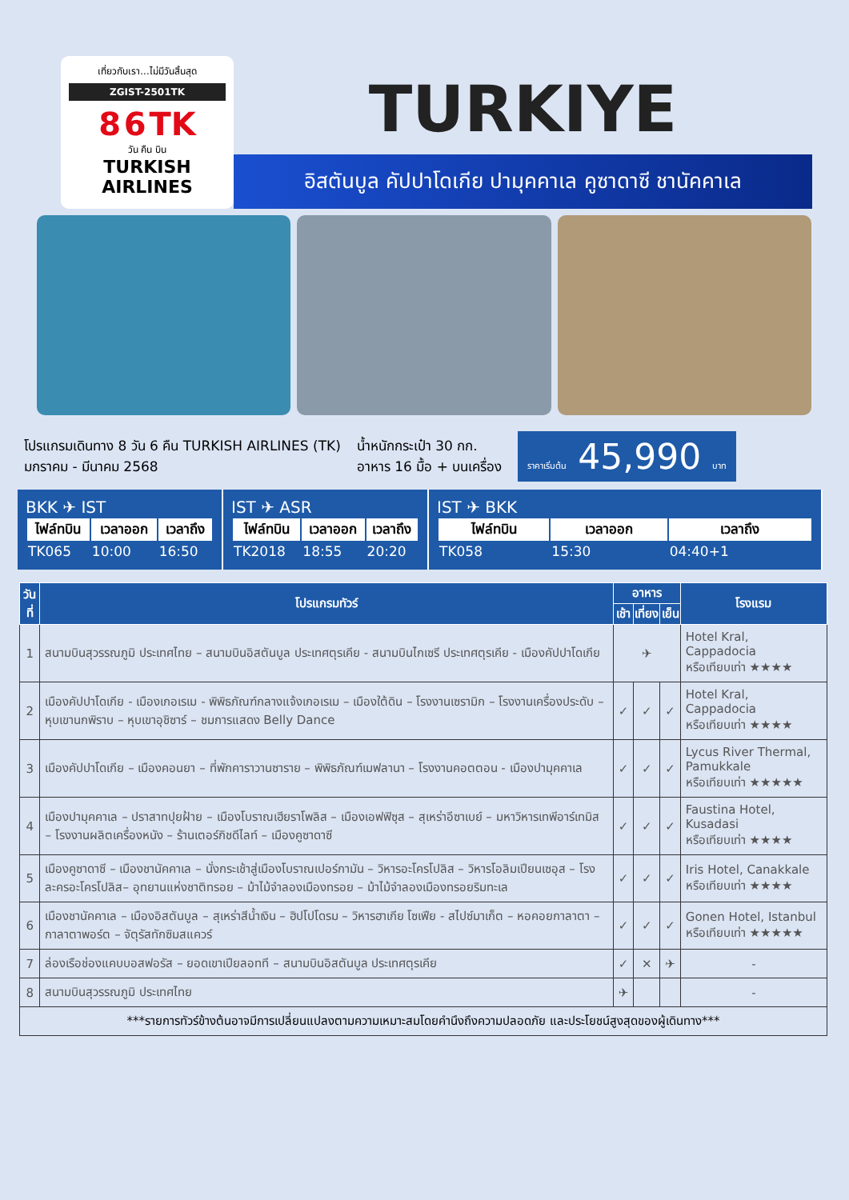เที่ยวกับเรา...ไม่มีวันสิ้นสุด
ZGIST-2501TK
8 6 TK
วัน คืน บิน
TURKISH AIRLINES
TURKIYE
อิสตันบูล คัปปาโดเกีย ปามุคคาเล คูซาดาซี ชานัคคาเล
โปรแกรมเดินทาง 8 วัน 6 คืน TURKISH AIRLINES (TK)
มกราคม - มีนาคม 2568
น้ำหนักกระเป๋า 30 กก.
อาหาร 16 มื้อ + บนเครื่อง
ราคาเริ่มต้น 45,990 บาท
BKK ✈ IST
| ไฟล์ทบิน | เวลาออก | เวลาถึง |
| --- | --- | --- |
| TK065 | 10:00 | 16:50 |
IST ✈ ASR
| ไฟล์ทบิน | เวลาออก | เวลาถึง |
| --- | --- | --- |
| TK2018 | 18:55 | 20:20 |
IST ✈ BKK
| ไฟล์ทบิน | เวลาออก | เวลาถึง |
| --- | --- | --- |
| TK058 | 15:30 | 04:40+1 |
| วันที่ | โปรแกรมทัวร์ | อาหาร | | | โรงแรม |
| --- | --- | --- | --- | --- | --- |
| | | เช้า | เที่ยง | เย็น | |
| 1 | สนามบินสุวรรณภูมิ ประเทศไทย – สนามบินอิสตันบูล ประเทศตุรเคีย - สนามบินไกเซรี ประเทศตุรเคีย - เมืองคัปปาโดเกีย | ✈ | | | Hotel Kral, Cappadocia หรือเทียบเท่า ★★★★ |
| 2 | เมืองคัปปาโดเกีย - เมืองเกอเรเม - พิพิธภัณฑ์กลางแจ้งเกอเรเม – เมืองใต้ดิน – โรงงานเซรามิก – โรงงานเครื่องประดับ – หุบเขานกพิราบ – หุบเขาอุชิซาร์ – ชมการแสดง Belly Dance | ✓ | ✓ | ✓ | Hotel Kral, Cappadocia หรือเทียบเท่า ★★★★ |
| 3 | เมืองคัปปาโดเกีย – เมืองคอนยา – ที่พักคาราวานซาราย – พิพิธภัณฑ์เมฟลานา – โรงงานคอตตอน - เมืองปามุคคาเล | ✓ | ✓ | ✓ | Lycus River Thermal, Pamukkale หรือเทียบเท่า ★★★★★ |
| 4 | เมืองปามุคคาเล – ปราสาทปุยฝ้าย – เมืองโบราณเฮียราโพลิส – เมืองเอฟฟิซุส – สุเหร่าอีซาเบย์ – มหาวิหารเทพีอาร์เทมิส – โรงงานผลิตเครื่องหนัง – ร้านเตอร์กิชดีไลท์ – เมืองคูซาดาซี | ✓ | ✓ | ✓ | Faustina Hotel, Kusadasi หรือเทียบเท่า ★★★★ |
| 5 | เมืองคูซาดาซี – เมืองชานัคคาเล – นั่งกระเช้าสู่เมืองโบราณเปอร์กามัน – วิหารอะโครโปลิส – วิหารโอลิมเปียนเซอุส – โรงละครอะโครโปลิส– อุทยานแห่งชาติทรอย – ม้าไม้จำลองเมืองทรอย – ม้าไม้จำลองเมืองทรอยริมทะเล | ✓ | ✓ | ✓ | Iris Hotel, Canakkale หรือเทียบเท่า ★★★★ |
| 6 | เมืองชานัคคาเล – เมืองอิสตันบูล – สุเหร่าสีน้ำเงิน – ฮิปโปโดรม – วิหารฮาเกีย โซเฟีย - สไปซ์มาเก็ต – หอคอยกาลาตา – กาลาตาพอร์ต – จัตุรัสทักซิมสแควร์ | ✓ | ✓ | ✓ | Gonen Hotel, Istanbul หรือเทียบเท่า ★★★★★ |
| 7 | ล่องเรือช่องแคบบอสฟอรัส – ยอดเขาเปียลอทที – สนามบินอิสตันบูล ประเทศตุรเคีย | ✓ | ✕ | ✈ | - |
| 8 | สนามบินสุวรรณภูมิ ประเทศไทย | ✈ | | | - |
| ***รายการทัวร์ข้างต้นอาจมีการเปลี่ยนแปลงตามความเหมาะสมโดยคำนึงถึงความปลอดภัย และประโยชน์สูงสุดของผู้เดินทาง*** | | | | | |